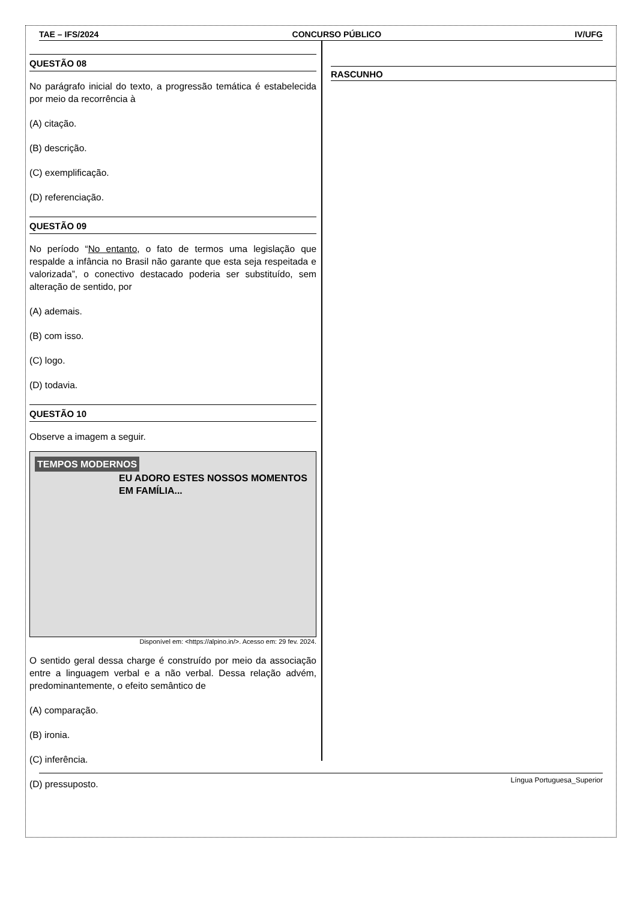TAE – IFS/2024 CONCURSO PÚBLICO IV/UFG
QUESTÃO 08
No parágrafo inicial do texto, a progressão temática é estabelecida por meio da recorrência à
(A) citação.
(B) descrição.
(C) exemplificação.
(D) referenciação.
QUESTÃO 09
No período “No entanto, o fato de termos uma legislação que respalde a infância no Brasil não garante que esta seja respeitada e valorizada”, o conectivo destacado poderia ser substituído, sem alteração de sentido, por
(A) ademais.
(B) com isso.
(C) logo.
(D) todavia.
QUESTÃO 10
Observe a imagem a seguir.
TEMPOS MODERNOS
EU ADORO ESTES NOSSOS MOMENTOS EM FAMÍLIA...
Disponível em: <https://alpino.in/>. Acesso em: 29 fev. 2024.
O sentido geral dessa charge é construído por meio da associação entre a linguagem verbal e a não verbal. Dessa relação advém, predominantemente, o efeito semântico de
(A) comparação.
(B) ironia.
(C) inferência.
(D) pressuposto.
RASCUNHO
Língua Portuguesa_Superior